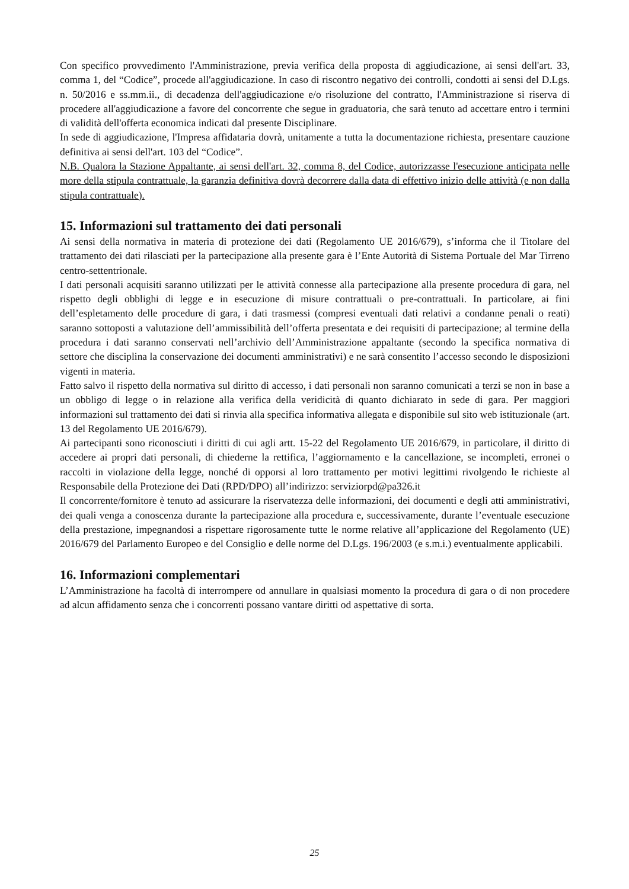Con specifico provvedimento l'Amministrazione, previa verifica della proposta di aggiudicazione, ai sensi dell'art. 33, comma 1, del “Codice”, procede all'aggiudicazione. In caso di riscontro negativo dei controlli, condotti ai sensi del D.Lgs. n. 50/2016 e ss.mm.ii., di decadenza dell'aggiudicazione e/o risoluzione del contratto, l'Amministrazione si riserva di procedere all'aggiudicazione a favore del concorrente che segue in graduatoria, che sarà tenuto ad accettare entro i termini di validità dell'offerta economica indicati dal presente Disciplinare.
In sede di aggiudicazione, l'Impresa affidataria dovrà, unitamente a tutta la documentazione richiesta, presentare cauzione definitiva ai sensi dell'art. 103 del “Codice”.
N.B. Qualora la Stazione Appaltante, ai sensi dell'art. 32, comma 8, del Codice, autorizzasse l'esecuzione anticipata nelle more della stipula contrattuale, la garanzia definitiva dovrà decorrere dalla data di effettivo inizio delle attività (e non dalla stipula contrattuale).
15. Informazioni sul trattamento dei dati personali
Ai sensi della normativa in materia di protezione dei dati (Regolamento UE 2016/679), s’informa che il Titolare del trattamento dei dati rilasciati per la partecipazione alla presente gara è l’Ente Autorità di Sistema Portuale del Mar Tirreno centro-settentrionale.
I dati personali acquisiti saranno utilizzati per le attività connesse alla partecipazione alla presente procedura di gara, nel rispetto degli obblighi di legge e in esecuzione di misure contrattuali o pre-contrattuali. In particolare, ai fini dell’espletamento delle procedure di gara, i dati trasmessi (compresi eventuali dati relativi a condanne penali o reati) saranno sottoposti a valutazione dell’ammissibilità dell’offerta presentata e dei requisiti di partecipazione; al termine della procedura i dati saranno conservati nell’archivio dell’Amministrazione appaltante (secondo la specifica normativa di settore che disciplina la conservazione dei documenti amministrativi) e ne sarà consentito l’accesso secondo le disposizioni vigenti in materia.
Fatto salvo il rispetto della normativa sul diritto di accesso, i dati personali non saranno comunicati a terzi se non in base a un obbligo di legge o in relazione alla verifica della veridicità di quanto dichiarato in sede di gara. Per maggiori informazioni sul trattamento dei dati si rinvia alla specifica informativa allegata e disponibile sul sito web istituzionale (art. 13 del Regolamento UE 2016/679).
Ai partecipanti sono riconosciuti i diritti di cui agli artt. 15-22 del Regolamento UE 2016/679, in particolare, il diritto di accedere ai propri dati personali, di chiederne la rettifica, l’aggiornamento e la cancellazione, se incompleti, erronei o raccolti in violazione della legge, nonché di opporsi al loro trattamento per motivi legittimi rivolgendo le richieste al Responsabile della Protezione dei Dati (RPD/DPO) all’indirizzo: serviziorpd@pa326.it
Il concorrente/fornitore è tenuto ad assicurare la riservatezza delle informazioni, dei documenti e degli atti amministrativi, dei quali venga a conoscenza durante la partecipazione alla procedura e, successivamente, durante l’eventuale esecuzione della prestazione, impegnandosi a rispettare rigorosamente tutte le norme relative all’applicazione del Regolamento (UE) 2016/679 del Parlamento Europeo e del Consiglio e delle norme del D.Lgs. 196/2003 (e s.m.i.) eventualmente applicabili.
16. Informazioni complementari
L’Amministrazione ha facoltà di interrompere od annullare in qualsiasi momento la procedura di gara o di non procedere ad alcun affidamento senza che i concorrenti possano vantare diritti od aspettative di sorta.
25